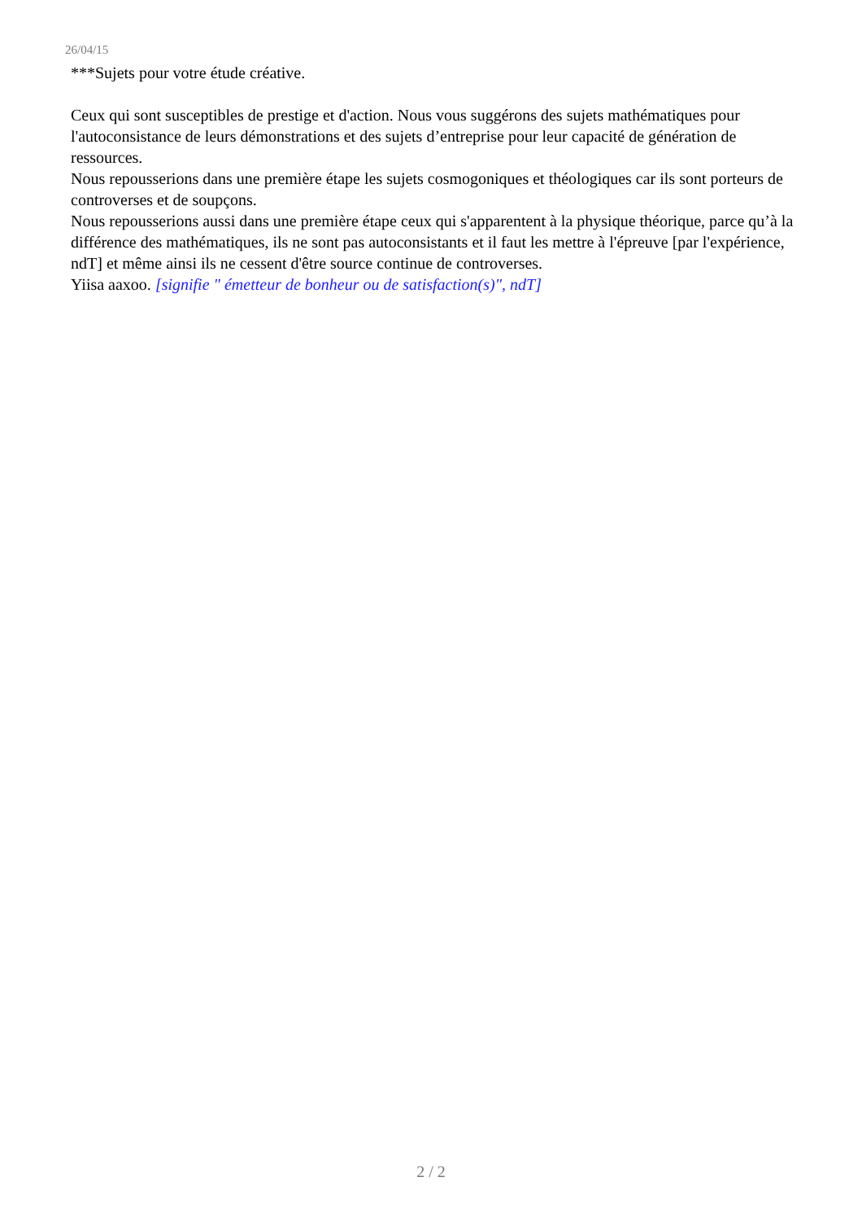26/04/15
***Sujets pour votre étude créative.
Ceux qui sont susceptibles de prestige et d'action. Nous vous suggérons des sujets mathématiques pour l'autoconsistance de leurs démonstrations et des sujets d’entreprise pour leur capacité de génération de ressources.
Nous repousserions dans une première étape les sujets cosmogoniques et théologiques car ils sont porteurs de controverses et de soupçons.
Nous repousserions aussi dans une première étape ceux qui s'apparentent à la physique théorique, parce qu’à la différence des mathématiques, ils ne sont pas autoconsistants et il faut les mettre à l'épreuve [par l'expérience, ndT] et même ainsi ils ne cessent d'être source continue de controverses.
Yiisa aaxoo. [signifie " émetteur de bonheur ou de satisfaction(s)", ndT]
2 / 2